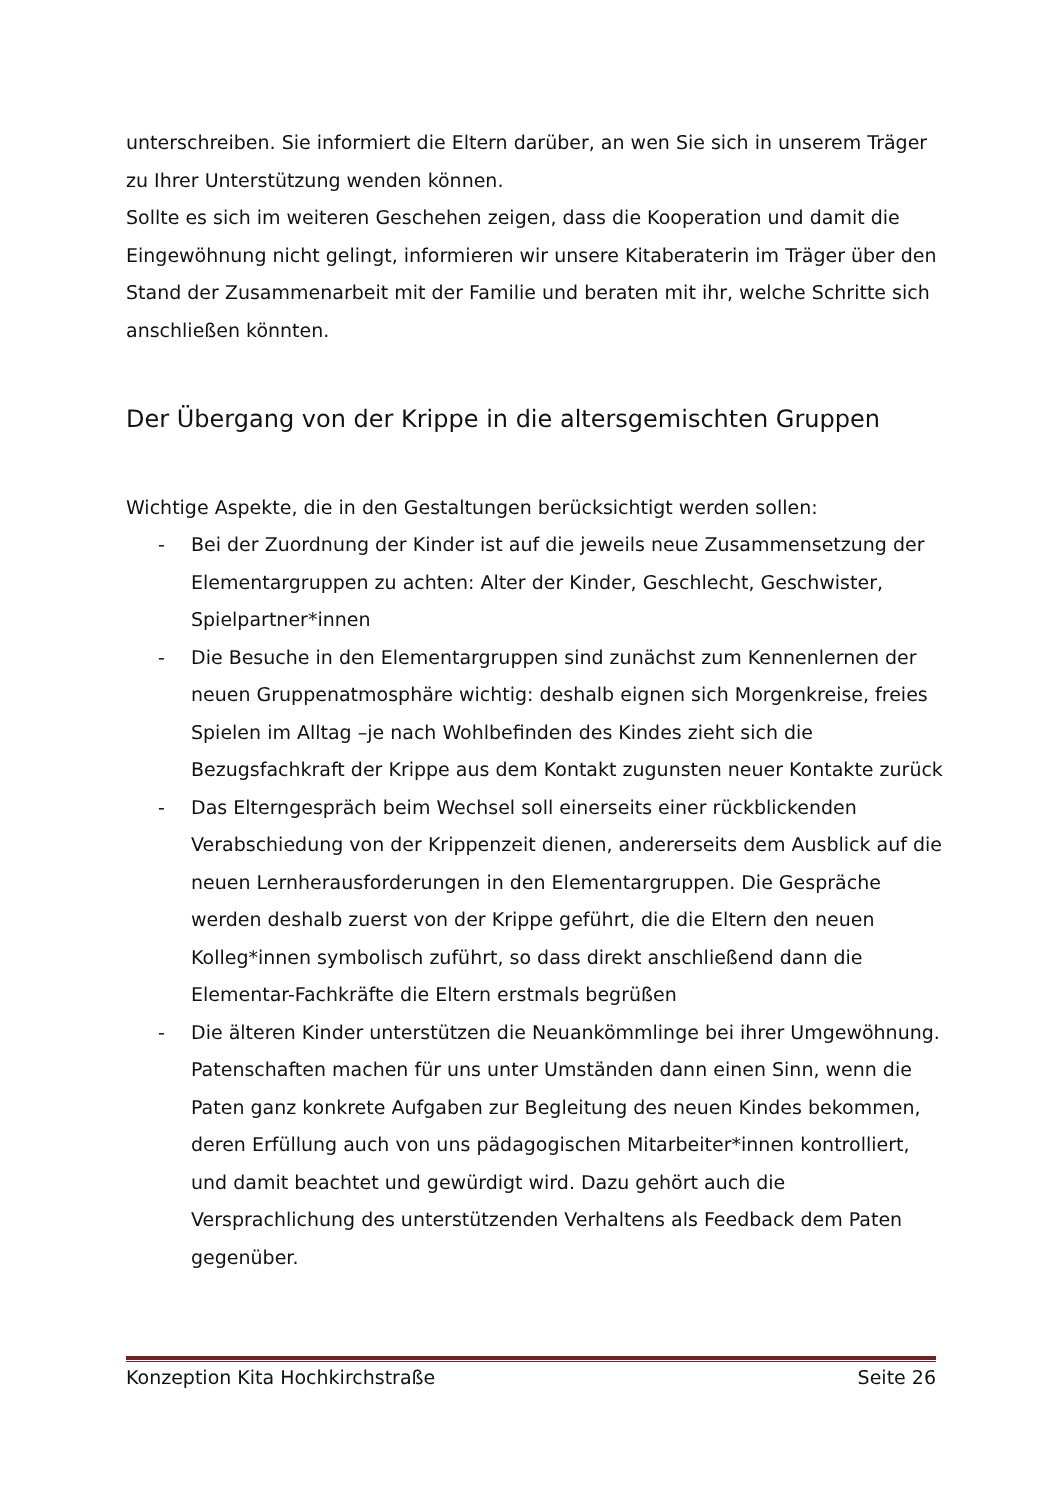unterschreiben. Sie informiert die Eltern darüber, an wen Sie sich in unserem Träger zu Ihrer Unterstützung wenden können.
Sollte es sich im weiteren Geschehen zeigen, dass die Kooperation und damit die Eingewöhnung nicht gelingt, informieren wir unsere Kitaberaterin im Träger über den Stand der Zusammenarbeit mit der Familie und beraten mit ihr, welche Schritte sich anschließen könnten.
Der Übergang von der Krippe in die altersgemischten Gruppen
Wichtige Aspekte, die in den Gestaltungen berücksichtigt werden sollen:
- Bei der Zuordnung der Kinder ist auf die jeweils neue Zusammensetzung der Elementargruppen zu achten: Alter der Kinder, Geschlecht, Geschwister, Spielpartner*innen
- Die Besuche in den Elementargruppen sind zunächst zum Kennenlernen der neuen Gruppenatmosphäre wichtig: deshalb eignen sich Morgenkreise, freies Spielen im Alltag –je nach Wohlbefinden des Kindes zieht sich die Bezugsfachkraft der Krippe aus dem Kontakt zugunsten neuer Kontakte zurück
- Das Elterngespräch beim Wechsel soll einerseits einer rückblickenden Verabschiedung von der Krippenzeit dienen, andererseits dem Ausblick auf die neuen Lernherausforderungen in den Elementargruppen. Die Gespräche werden deshalb zuerst von der Krippe geführt, die die Eltern den neuen Kolleg*innen symbolisch zuführt, so dass direkt anschließend dann die Elementar-Fachkräfte die Eltern erstmals begrüßen
- Die älteren Kinder unterstützen die Neuankömmlinge bei ihrer Umgewöhnung. Patenschaften machen für uns unter Umständen dann einen Sinn, wenn die Paten ganz konkrete Aufgaben zur Begleitung des neuen Kindes bekommen, deren Erfüllung auch von uns pädagogischen Mitarbeiter*innen kontrolliert, und damit beachtet und gewürdigt wird. Dazu gehört auch die Versprachlichung des unterstützenden Verhaltens als Feedback dem Paten gegenüber.
Konzeption Kita Hochkirchstraße Seite 26